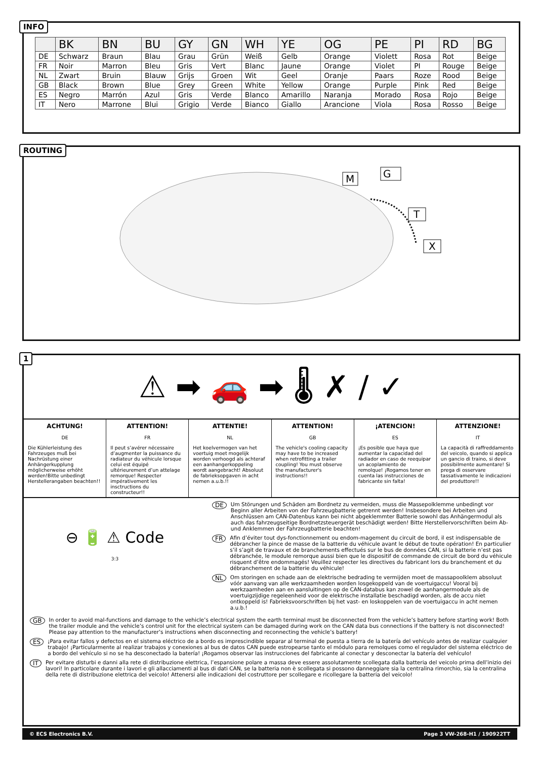| | BK | BN | BU | GY | GN | WH | YE | OG | PE | PI | RD | BG |
| --- | --- | --- | --- | --- | --- | --- | --- | --- | --- | --- | --- | --- |
| DE | Schwarz | Braun | Blau | Grau | Grün | Weiß | Gelb | Orange | Violett | Rosa | Rot | Beige |
| FR | Noir | Marron | Bleu | Gris | Vert | Blanc | Jaune | Orange | Violet | PI | Rouge | Beige |
| NL | Zwart | Bruin | Blauw | Grijs | Groen | Wit | Geel | Oranje | Paars | Roze | Rood | Beige |
| GB | Black | Brown | Blue | Grey | Green | White | Yellow | Orange | Purple | Pink | Red | Beige |
| ES | Negro | Marrón | Azul | Gris | Verde | Blanco | Amarillo | Naranja | Morado | Rosa | Rojo | Beige |
| IT | Nero | Marrone | Blui | Grigio | Verde | Bianco | Giallo | Arancione | Viola | Rosa | Rosso | Beige |
INFO
M
G
T
X
ROUTING
⚠ ➡ 🚗 ➡ 🌡 ✗ / ✓
ACHTUNG!
DE
Die Kühlerleistung des Fahrzeuges muß bei Nachrüstung einer Anhängerkupplung möglicherweise erhöht werden!Bitte unbedingt Herstellerangaben beachten!!
ATTENTION!
FR
Il peut s’avérer nécessaire d’augmenter la puissance du radiateur du véhicule lorsque celui est équipé ultérieurement d’un attelage remorque! Respecter impérativement les insctructions du constructeur!!
ATTENTIE!
NL
Het koelvermogen van het voertuig moet mogelijk worden verhoogd als achteraf een aanhangerkoppeling wordt aangebracht! Absoluut de fabrieksopgaven in acht nemen a.u.b.!!
ATTENTION!
GB
The vehicle's cooling capacity may have to be increased when retrofitting a trailer coupling! You must observe the manufacturer's instructions!!
¡ATENCION!
ES
¡Es posible que haya que aumentar la capacidad del radiador en caso de reequipar un acoplamiento de remolque! ¡Rogamos tener en cuenta las instrucciones de fabricante sin falta!
ATTENZIONE!
IT
La capacità di raffreddamento del veicolo, quando si applica un gancio di traino, si deve possibilmente aumentare! Si prega di osservare tassativamente le indicazioni del produttore!!
⊖ 🔋 ⚠ Code
3:3
DE Um Störungen und Schäden am Bordnetz zu vermeiden, muss die Massepolklemme unbedingt vor Beginn aller Arbeiten von der Fahrzeugbatterie getrennt werden! Insbesondere bei Arbeiten und Anschlüssen am CAN-Datenbus kann bei nicht abgeklemmter Batterie sowohl das Anhängermodul als auch das fahrzeugseitige Bordnetzsteuergerät beschädigt werden! Bitte Herstellervorschriften beim Ab- und Anklemmen der Fahrzeugbatterie beachten!
FR Afin d’éviter tout dys-fonctionnement ou endom-magement du circuit de bord, il est indispensable de débrancher la pince de masse de la batterie du véhicule avant le début de toute opération! En particulier s’il s’agit de travaux et de branchements effectués sur le bus de données CAN, si la batterie n’est pas débranchée, le module remorque aussi bien que le dispositif de commande de circuit de bord du véhicule risquent d’être endommagés! Veuillez respecter les directives du fabricant lors du branchement et du débranchement de la batterie du véhicule!
NL Om storingen en schade aan de elektrische bedrading te vermijden moet de massapoolklem absoluut vóór aanvang van alle werkzaamheden worden losgekoppeld van de voertuigaccu! Vooral bij werkzaamheden aan en aansluitingen op de CAN-databus kan zowel de aanhangermodule als de voertuigzijdige regeleenheid voor de elektrische installatie beschadigd worden, als de accu niet ontkoppeld is! Fabrieksvoorschriften bij het vast- en loskoppelen van de voertuigaccu in acht nemen a.u.b.!
GB In order to avoid mal-functions and damage to the vehicle’s electrical system the earth terminal must be disconnected from the vehicle’s battery before starting work! Both the trailer module and the vehicle’s control unit for the electrical system can be damaged during work on the CAN data bus connections if the battery is not disconnected! Please pay attention to the manufacturer’s instructions when disconnecting and reconnecting the vehicle’s battery!
ES ¡Para evitar fallos y defectos en el sistema eléctrico de a bordo es imprescindible separar al terminal de puesta a tierra de la batería del vehículo antes de realizar cualquier trabajo! ¡Particularmente al realizar trabajos y conexiones al bus de datos CAN puede estropearse tanto el módulo para remolques como el regulador del sistema eléctrico de a bordo del vehículo si no se ha desconectado la batería! ¡Rogamos observar las instrucciones del fabricante al conectar y desconectar la batería del vehículo!
IT Per evitare disturbi e danni alla rete di distribuzione elettrica, l’espansione polare a massa deve essere assolutamente scollegata dalla batteria del veicolo prima dell’inizio dei lavori! In particolare durante i lavori e gli allacciamenti al bus di dati CAN, se la batteria non è scollegata si possono danneggiare sia la centralina rimorchio, sia la centralina della rete di distribuzione elettrica del veicolo! Attenersi alle indicazioni del costruttore per scollegare e ricollegare la batteria del veicolo!
1
© ECS Electronics B.V. Page 3 VW-268-H1 / 190922TT